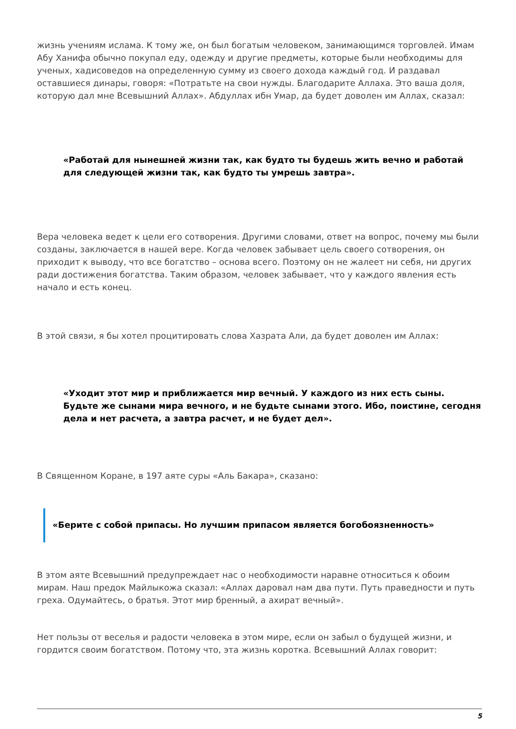жизнь учениям ислама. К тому же, он был богатым человеком, занимающимся торговлей. Имам Абу Ханифа обычно покупал еду, одежду и другие предметы, которые были необходимы для ученых, хадисоведов на определенную сумму из своего дохода каждый год. И раздавал оставшиеся динары, говоря: «Потратьте на свои нужды. Благодарите Аллаха. Это ваша доля, которую дал мне Всевышний Аллах». Абдуллах ибн Умар, да будет доволен им Аллах, сказал:
«Работай для нынешней жизни так, как будто ты будешь жить вечно и работай для следующей жизни так, как будто ты умрешь завтра».
Вера человека ведет к цели его сотворения. Другими словами, ответ на вопрос, почему мы были созданы, заключается в нашей вере. Когда человек забывает цель своего сотворения, он приходит к выводу, что все богатство – основа всего. Поэтому он не жалеет ни себя, ни других ради достижения богатства. Таким образом, человек забывает, что у каждого явления есть начало и есть конец.
В этой связи, я бы хотел процитировать слова Хазрата Али, да будет доволен им Аллах:
«Уходит этот мир и приближается мир вечный. У каждого из них есть сыны. Будьте же сынами мира вечного, и не будьте сынами этого. Ибо, поистине, сегодня дела и нет расчета, а завтра расчет, и не будет дел».
В Священном Коране, в 197 аяте суры «Аль Бакара», сказано:
«Берите с собой припасы. Но лучшим припасом является богобоязненность»
В этом аяте Всевышний предупреждает нас о необходимости наравне относиться к обоим мирам. Наш предок Майлыкожа сказал: «Аллах даровал нам два пути. Путь праведности и путь греха. Одумайтесь, о братья. Этот мир бренный, а ахират вечный».
Нет пользы от веселья и радости человека в этом мире, если он забыл о будущей жизни, и гордится своим богатством. Потому что, эта жизнь коротка. Всевышний Аллах говорит:
5